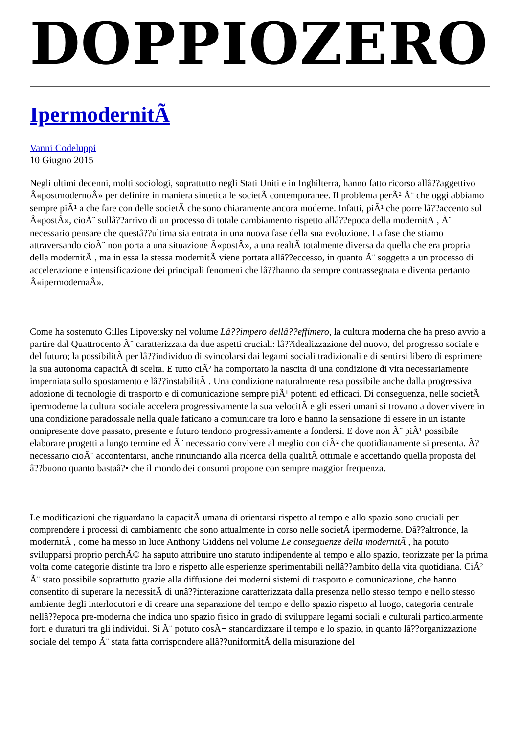DOPPIOZERO
IpermodernitÃ
Vanni Codeluppi
10 Giugno 2015
Negli ultimi decenni, molti sociologi, soprattutto negli Stati Uniti e in Inghilterra, hanno fatto ricorso allâ??aggettivo Â«postmodernoÂ» per definire in maniera sintetica le societÃ contemporanee. Il problema perÃ² Ã¨ che oggi abbiamo sempre piÃ¹ a che fare con delle societÃ che sono chiaramente ancora moderne. Infatti, piÃ¹ che porre lâ??accento sul Â«postÂ», cioÃ¨ sullâ??arrivo di un processo di totale cambiamento rispetto allâ??epoca della modernitÃ , Ã¨ necessario pensare che questâ??ultima sia entrata in una nuova fase della sua evoluzione. La fase che stiamo attraversando cioÃ¨ non porta a una situazione Â«postÂ», a una realtÃ totalmente diversa da quella che era propria della modernitÃ , ma in essa la stessa modernitÃ viene portata allâ??eccesso, in quanto Ã¨ soggetta a un processo di accelerazione e intensificazione dei principali fenomeni che lâ??hanno da sempre contrassegnata e diventa pertanto Â«ipermodernaÂ».
Come ha sostenuto Gilles Lipovetsky nel volume Lâ??impero dellâ??effimero, la cultura moderna che ha preso avvio a partire dal Quattrocento Ã¨ caratterizzata da due aspetti cruciali: lâ??idealizzazione del nuovo, del progresso sociale e del futuro; la possibilitÃ per lâ??individuo di svincolarsi dai legami sociali tradizionali e di sentirsi libero di esprimere la sua autonoma capacitÃ di scelta. E tutto ciÃ² ha comportato la nascita di una condizione di vita necessariamente imperniata sullo spostamento e lâ??instabilitÃ . Una condizione naturalmente resa possibile anche dalla progressiva adozione di tecnologie di trasporto e di comunicazione sempre piÃ¹ potenti ed efficaci. Di conseguenza, nelle societÃ ipermoderne la cultura sociale accelera progressivamente la sua velocitÃ e gli esseri umani si trovano a dover vivere in una condizione paradossale nella quale faticano a comunicare tra loro e hanno la sensazione di essere in un istante onnipresente dove passato, presente e futuro tendono progressivamente a fondersi. E dove non Ã¨ piÃ¹ possibile elaborare progetti a lungo termine ed Ã¨ necessario convivere al meglio con ciÃ² che quotidianamente si presenta. Ã? necessario cioÃ¨ accontentarsi, anche rinunciando alla ricerca della qualitÃ ottimale e accettando quella proposta del â??buono quanto bastaâ?• che il mondo dei consumi propone con sempre maggior frequenza.
Le modificazioni che riguardano la capacitÃ umana di orientarsi rispetto al tempo e allo spazio sono cruciali per comprendere i processi di cambiamento che sono attualmente in corso nelle societÃ ipermoderne. Dâ??altronde, la modernitÃ , come ha messo in luce Anthony Giddens nel volume Le conseguenze della modernitÃ , ha potuto svilupparsi proprio perchÃ© ha saputo attribuire uno statuto indipendente al tempo e allo spazio, teorizzate per la prima volta come categorie distinte tra loro e rispetto alle esperienze sperimentabili nellâ??ambito della vita quotidiana. CiÃ² Ã¨ stato possibile soprattutto grazie alla diffusione dei moderni sistemi di trasporto e comunicazione, che hanno consentito di superare la necessitÃ di unâ??interazione caratterizzata dalla presenza nello stesso tempo e nello stesso ambiente degli interlocutori e di creare una separazione del tempo e dello spazio rispetto al luogo, categoria centrale nellâ??epoca pre-moderna che indica uno spazio fisico in grado di sviluppare legami sociali e culturali particolarmente forti e duraturi tra gli individui. Si Ã¨ potuto cosÃ¬ standardizzare il tempo e lo spazio, in quanto lâ??organizzazione sociale del tempo Ã¨ stata fatta corrispondere allâ??uniformitÃ della misurazione del